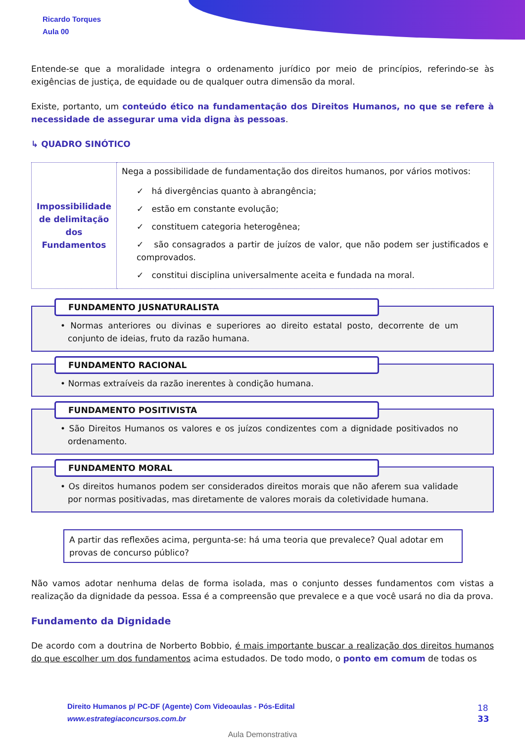Ricardo Torques
Aula 00
Entende-se que a moralidade integra o ordenamento jurídico por meio de princípios, referindo-se às exigências de justiça, de equidade ou de qualquer outra dimensão da moral.
Existe, portanto, um conteúdo ético na fundamentação dos Direitos Humanos, no que se refere à necessidade de assegurar uma vida digna às pessoas.
↳ QUADRO SINÓTICO
| Impossibilidade de delimitação dos Fundamentos | Nega a possibilidade de fundamentação dos direitos humanos, por vários motivos: ✓ há divergências quanto à abrangência; ✓ estão em constante evolução; ✓ constituem categoria heterogênea; ✓ são consagrados a partir de juízos de valor, que não podem ser justificados e comprovados. ✓ constitui disciplina universalmente aceita e fundada na moral. |
FUNDAMENTO JUSNATURALISTA
• Normas anteriores ou divinas e superiores ao direito estatal posto, decorrente de um conjunto de ideias, fruto da razão humana.
FUNDAMENTO RACIONAL
• Normas extraíveis da razão inerentes à condição humana.
FUNDAMENTO POSITIVISTA
• São Direitos Humanos os valores e os juízos condizentes com a dignidade positivados no ordenamento.
FUNDAMENTO MORAL
• Os direitos humanos podem ser considerados direitos morais que não aferem sua validade por normas positivadas, mas diretamente de valores morais da coletividade humana.
A partir das reflexões acima, pergunta-se: há uma teoria que prevalece? Qual adotar em provas de concurso público?
Não vamos adotar nenhuma delas de forma isolada, mas o conjunto desses fundamentos com vistas a realização da dignidade da pessoa. Essa é a compreensão que prevalece e a que você usará no dia da prova.
Fundamento da Dignidade
De acordo com a doutrina de Norberto Bobbio, é mais importante buscar a realização dos direitos humanos do que escolher um dos fundamentos acima estudados. De todo modo, o ponto em comum de todas os
Direito Humanos p/ PC-DF (Agente) Com Videoaulas - Pós-Edital
www.estrategiaconcursos.com.br
18
33
Aula Demonstrativa